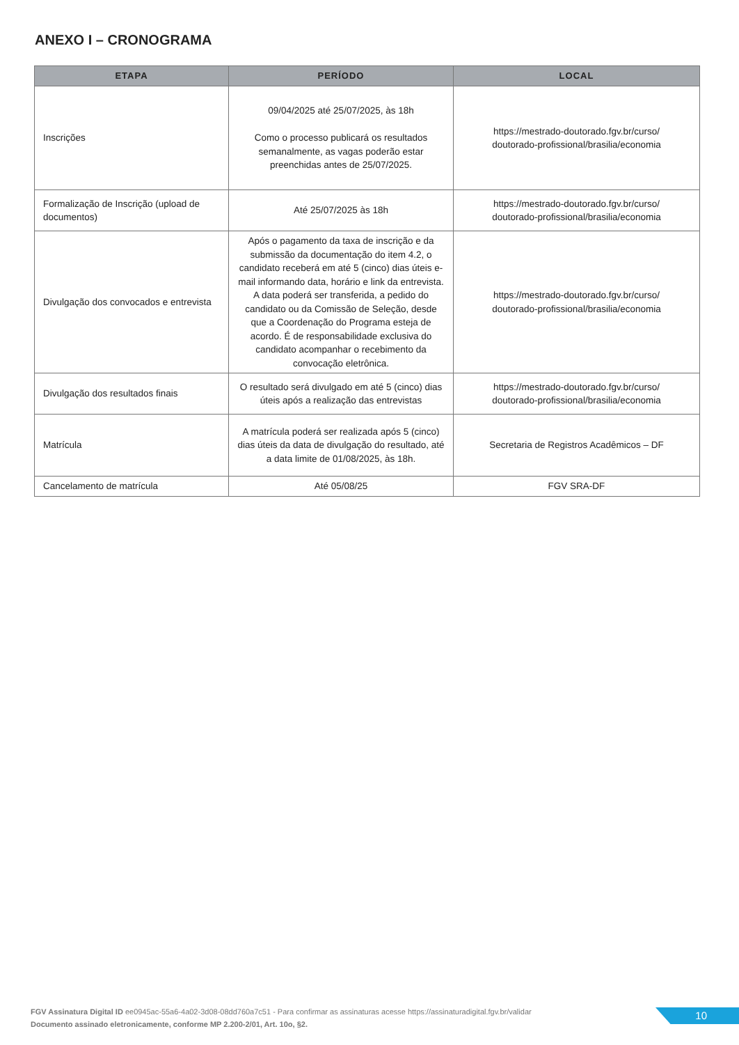ANEXO I – CRONOGRAMA
| ETAPA | PERÍODO | LOCAL |
| --- | --- | --- |
| Inscrições | 09/04/2025 até 25/07/2025, às 18h Como o processo publicará os resultados semanalmente, as vagas poderão estar preenchidas antes de 25/07/2025. | https://mestrado-doutorado.fgv.br/curso/ doutorado-profissional/brasilia/economia |
| Formalização de Inscrição (upload de documentos) | Até 25/07/2025 às 18h | https://mestrado-doutorado.fgv.br/curso/ doutorado-profissional/brasilia/economia |
| Divulgação dos convocados e entrevista | Após o pagamento da taxa de inscrição e da submissão da documentação do item 4.2, o candidato receberá em até 5 (cinco) dias úteis e-mail informando data, horário e link da entrevista. A data poderá ser transferida, a pedido do candidato ou da Comissão de Seleção, desde que a Coordenação do Programa esteja de acordo. É de responsabilidade exclusiva do candidato acompanhar o recebimento da convocação eletrônica. | https://mestrado-doutorado.fgv.br/curso/ doutorado-profissional/brasilia/economia |
| Divulgação dos resultados finais | O resultado será divulgado em até 5 (cinco) dias úteis após a realização das entrevistas | https://mestrado-doutorado.fgv.br/curso/ doutorado-profissional/brasilia/economia |
| Matrícula | A matrícula poderá ser realizada após 5 (cinco) dias úteis da data de divulgação do resultado, até a data limite de 01/08/2025, às 18h. | Secretaria de Registros Acadêmicos – DF |
| Cancelamento de matrícula | Até 05/08/25 | FGV SRA-DF |
FGV Assinatura Digital ID ee0945ac-55a6-4a02-3d08-08dd760a7c51 - Para confirmar as assinaturas acesse https://assinaturadigital.fgv.br/validar
Documento assinado eletronicamente, conforme MP 2.200-2/01, Art. 10o, §2.
10